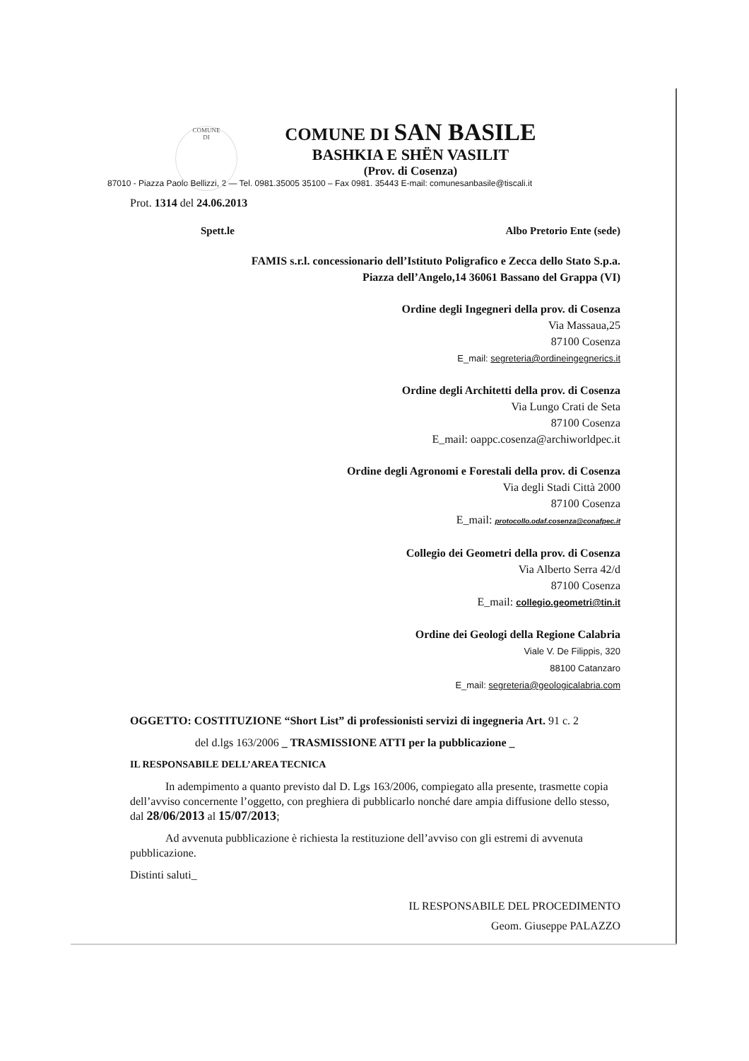COMUNE
DI
COMUNE DI SAN BASILE
BASHKIA E SHËN VASILIT
(Prov. di Cosenza)
87010 - Piazza Paolo Bellizzi, 2 — Tel. 0981.35005 35100 – Fax 0981. 35443 E-mail: comunesanbasile@tiscali.it
Prot. 1314 del 24.06.2013
Spett.le Albo Pretorio Ente (sede)
FAMIS s.r.l. concessionario dell’Istituto Poligrafico e Zecca dello Stato S.p.a.
Piazza dell’Angelo,14 36061 Bassano del Grappa (VI)
Ordine degli Ingegneri della prov. di Cosenza
Via Massaua,25
87100 Cosenza
E_mail: segreteria@ordineingegnerics.it
Ordine degli Architetti della prov. di Cosenza
Via Lungo Crati de Seta
87100 Cosenza
E_mail: oappc.cosenza@archiworldpec.it
Ordine degli Agronomi e Forestali della prov. di Cosenza
Via degli Stadi Città 2000
87100 Cosenza
E_mail: protocollo.odaf.cosenza@conafpec.it
Collegio dei Geometri della prov. di Cosenza
Via Alberto Serra 42/d
87100 Cosenza
E_mail: collegio.geometri@tin.it
Ordine dei Geologi della Regione Calabria
Viale V. De Filippis, 320
88100 Catanzaro
E_mail: segreteria@geologicalabria.com
OGGETTO: COSTITUZIONE “Short List” di professionisti servizi di ingegneria Art. 91 c. 2
del d.lgs 163/2006 _ TRASMISSIONE ATTI per la pubblicazione _
IL RESPONSABILE DELL’AREA TECNICA
In adempimento a quanto previsto dal D. Lgs 163/2006, compiegato alla presente, trasmette copia dell’avviso concernente l’oggetto, con preghiera di pubblicarlo nonché dare ampia diffusione dello stesso, dal 28/06/2013 al 15/07/2013;
Ad avvenuta pubblicazione è richiesta la restituzione dell’avviso con gli estremi di avvenuta pubblicazione.
Distinti saluti_
IL RESPONSABILE DEL PROCEDIMENTO
Geom. Giuseppe PALAZZO